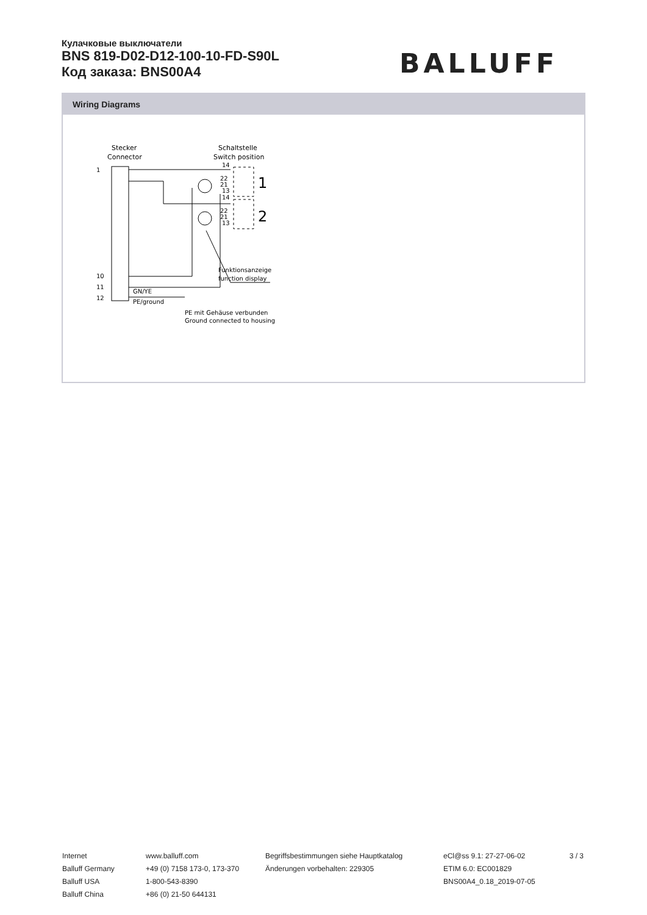Кулачковые выключатели
BNS 819-D02-D12-100-10-FD-S90L
Код заказа: BNS00A4
BALLUFF
Wiring Diagrams
Stecker
Connector
Schaltstelle
Switch position
1
10
11
12
1
2
14
14
22
21
13
22
21
13
Funktionsanzeige
function display
GN/YE
PE/ground
PE mit Gehäuse verbunden
Ground connected to housing
Internet
Balluff Germany
Balluff USA
Balluff China
www.balluff.com
+49 (0) 7158 173-0, 173-370
1-800-543-8390
+86 (0) 21-50 644131
Begriffsbestimmungen siehe Hauptkatalog
Änderungen vorbehalten: 229305
eCl@ss 9.1: 27-27-06-02
ETIM 6.0: EC001829
BNS00A4_0.18_2019-07-05
3 / 3